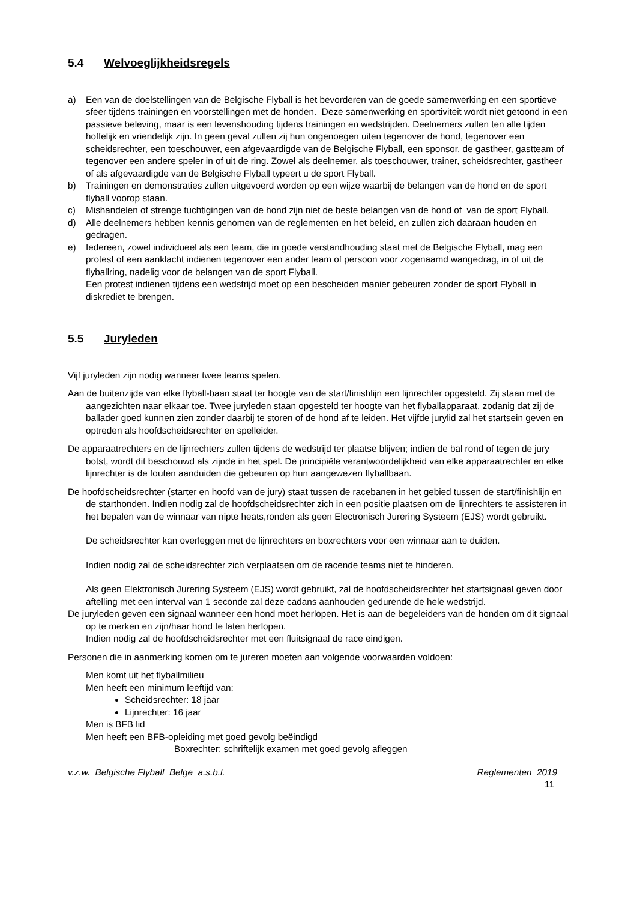5.4 Welvoeglijkheidsregels
a) Een van de doelstellingen van de Belgische Flyball is het bevorderen van de goede samenwerking en een sportieve sfeer tijdens trainingen en voorstellingen met de honden. Deze samenwerking en sportiviteit wordt niet getoond in een passieve beleving, maar is een levenshouding tijdens trainingen en wedstrijden. Deelnemers zullen ten alle tijden hoffelijk en vriendelijk zijn. In geen geval zullen zij hun ongenoegen uiten tegenover de hond, tegenover een scheidsrechter, een toeschouwer, een afgevaardigde van de Belgische Flyball, een sponsor, de gastheer, gastteam of tegenover een andere speler in of uit de ring. Zowel als deelnemer, als toeschouwer, trainer, scheidsrechter, gastheer of als afgevaardigde van de Belgische Flyball typeert u de sport Flyball.
b) Trainingen en demonstraties zullen uitgevoerd worden op een wijze waarbij de belangen van de hond en de sport flyball voorop staan.
c) Mishandelen of strenge tuchtigingen van de hond zijn niet de beste belangen van de hond of van de sport Flyball.
d) Alle deelnemers hebben kennis genomen van de reglementen en het beleid, en zullen zich daaraan houden en gedragen.
e) Iedereen, zowel individueel als een team, die in goede verstandhouding staat met de Belgische Flyball, mag een protest of een aanklacht indienen tegenover een ander team of persoon voor zogenaamd wangedrag, in of uit de flyballring, nadelig voor de belangen van de sport Flyball.
Een protest indienen tijdens een wedstrijd moet op een bescheiden manier gebeuren zonder de sport Flyball in diskrediet te brengen.
5.5 Juryleden
Vijf juryleden zijn nodig wanneer twee teams spelen.
Aan de buitenzijde van elke flyball-baan staat ter hoogte van de start/finishlijn een lijnrechter opgesteld. Zij staan met de aangezichten naar elkaar toe. Twee juryleden staan opgesteld ter hoogte van het flyballapparaat, zodanig dat zij de ballader goed kunnen zien zonder daarbij te storen of de hond af te leiden. Het vijfde jurylid zal het startsein geven en optreden als hoofdscheidsrechter en spelleider.
De apparaatrechters en de lijnrechters zullen tijdens de wedstrijd ter plaatse blijven; indien de bal rond of tegen de jury botst, wordt dit beschouwd als zijnde in het spel. De principiële verantwoordelijkheid van elke apparaatrechter en elke lijnrechter is de fouten aanduiden die gebeuren op hun aangewezen flyballbaan.
De hoofdscheidsrechter (starter en hoofd van de jury) staat tussen de racebanen in het gebied tussen de start/finishlijn en de starthonden. Indien nodig zal de hoofdscheidsrechter zich in een positie plaatsen om de lijnrechters te assisteren in het bepalen van de winnaar van nipte heats,ronden als geen Electronisch Jurering Systeem (EJS) wordt gebruikt.
De scheidsrechter kan overleggen met de lijnrechters en boxrechters voor een winnaar aan te duiden.
Indien nodig zal de scheidsrechter zich verplaatsen om de racende teams niet te hinderen.
Als geen Elektronisch Jurering Systeem (EJS) wordt gebruikt, zal de hoofdscheidsrechter het startsignaal geven door aftelling met een interval van 1 seconde zal deze cadans aanhouden gedurende de hele wedstrijd.
De juryleden geven een signaal wanneer een hond moet herlopen. Het is aan de begeleiders van de honden om dit signaal op te merken en zijn/haar hond te laten herlopen.
Indien nodig zal de hoofdscheidsrechter met een fluitsignaal de race eindigen.
Personen die in aanmerking komen om te jureren moeten aan volgende voorwaarden voldoen:
Men komt uit het flyballmilieu
Men heeft een minimum leeftijd van:
Scheidsrechter: 18 jaar
Lijnrechter: 16 jaar
Men is BFB lid
Men heeft een BFB-opleiding met goed gevolg beëindigd
Boxrechter: schriftelijk examen met goed gevolg afleggen
v.z.w. Belgische Flyball Belge a.s.b.l. Reglementen 2019
11